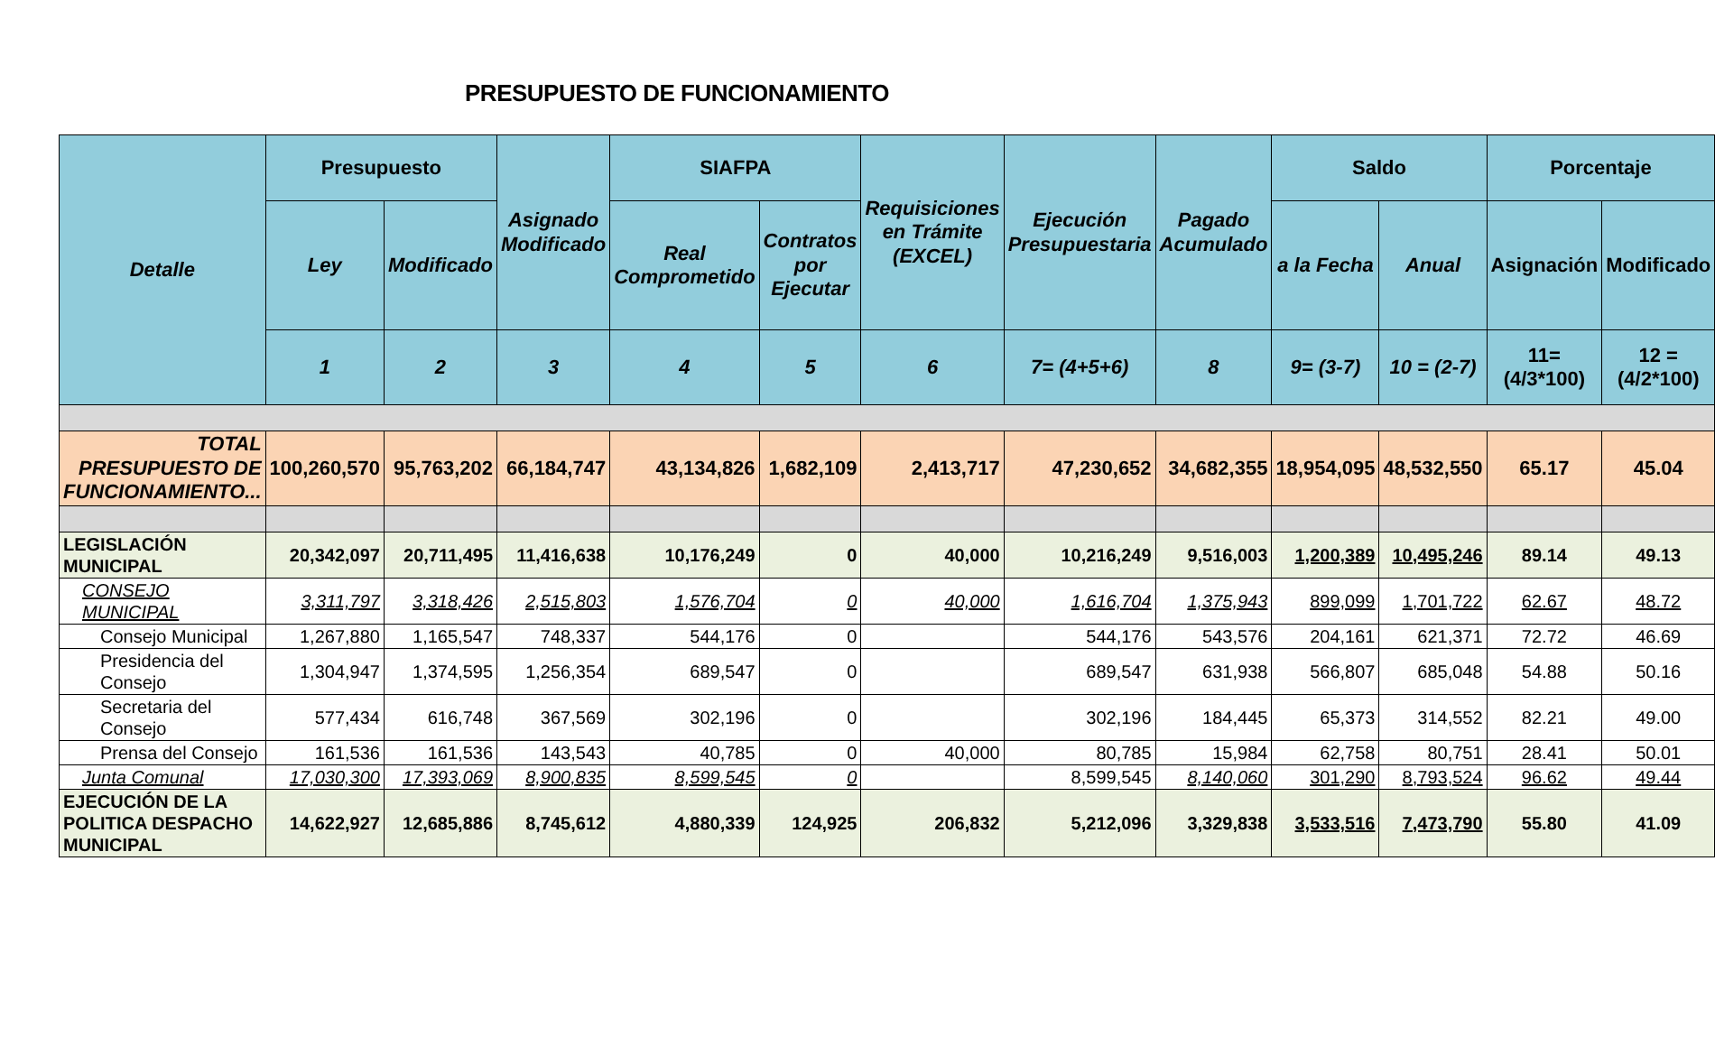PRESUPUESTO DE FUNCIONAMIENTO
| Detalle | Presupuesto | | Asignado Modificado | SIAFPA | | Requisiciones en Trámite (EXCEL) | Ejecución Presupuestaria | Pagado Acumulado | Saldo | | Porcentaje | |
| --- | --- | --- | --- | --- | --- | --- | --- | --- | --- | --- | --- | --- |
| | Ley | Modificado | | Real Comprometido | Contratos por Ejecutar | | | | a la Fecha | Anual | Asignación | Modificado |
| | 1 | 2 | 3 | 4 | 5 | 6 | 7= (4+5+6) | 8 | 9= (3-7) | 10 = (2-7) | 11= (4/3*100) | 12 =(4/2*100) |
| TOTAL PRESUPUESTO DE FUNCIONAMIENTO... | 100,260,570 | 95,763,202 | 66,184,747 | 43,134,826 | 1,682,109 | 2,413,717 | 47,230,652 | 34,682,355 | 18,954,095 | 48,532,550 | 65.17 | 45.04 |
| LEGISLACIÓN MUNICIPAL | 20,342,097 | 20,711,495 | 11,416,638 | 10,176,249 | 0 | 40,000 | 10,216,249 | 9,516,003 | 1,200,389 | 10,495,246 | 89.14 | 49.13 |
| CONSEJO MUNICIPAL | 3,311,797 | 3,318,426 | 2,515,803 | 1,576,704 | 0 | 40,000 | 1,616,704 | 1,375,943 | 899,099 | 1,701,722 | 62.67 | 48.72 |
| Consejo Municipal | 1,267,880 | 1,165,547 | 748,337 | 544,176 | 0 | | 544,176 | 543,576 | 204,161 | 621,371 | 72.72 | 46.69 |
| Presidencia del Consejo | 1,304,947 | 1,374,595 | 1,256,354 | 689,547 | 0 | | 689,547 | 631,938 | 566,807 | 685,048 | 54.88 | 50.16 |
| Secretaria del Consejo | 577,434 | 616,748 | 367,569 | 302,196 | 0 | | 302,196 | 184,445 | 65,373 | 314,552 | 82.21 | 49.00 |
| Prensa del Consejo | 161,536 | 161,536 | 143,543 | 40,785 | 0 | 40,000 | 80,785 | 15,984 | 62,758 | 80,751 | 28.41 | 50.01 |
| Junta Comunal | 17,030,300 | 17,393,069 | 8,900,835 | 8,599,545 | 0 | | 8,599,545 | 8,140,060 | 301,290 | 8,793,524 | 96.62 | 49.44 |
| EJECUCIÓN DE LA POLITICA DESPACHO MUNICIPAL | 14,622,927 | 12,685,886 | 8,745,612 | 4,880,339 | 124,925 | 206,832 | 5,212,096 | 3,329,838 | 3,533,516 | 7,473,790 | 55.80 | 41.09 |